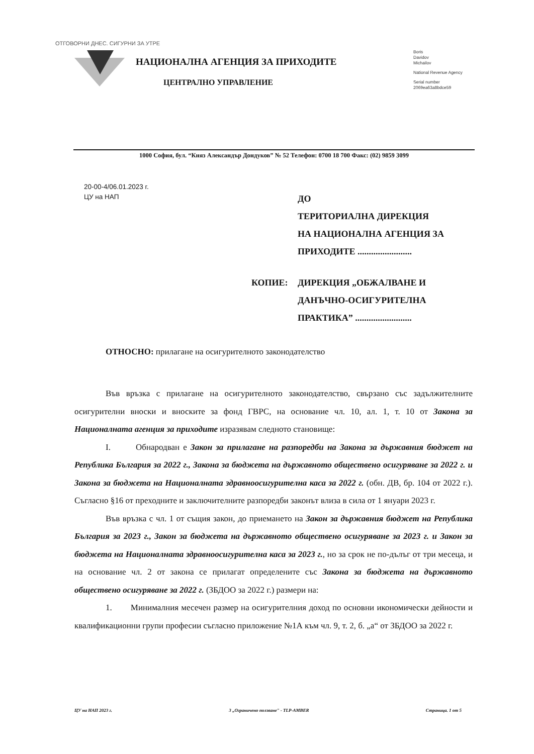ОТГОВОРНИ ДНЕС. СИГУРНИ ЗА УТРЕ
НАЦИОНАЛНА АГЕНЦИЯ ЗА ПРИХОДИТЕ
ЦЕНТРАЛНО УПРАВЛЕНИЕ
Boris
Davidov
Michailov
National Revenue Agency
Serial number
2069ea63a8bdce59
1000 София, бул. “Княз Александър Дондуков” № 52 Телефон: 0700 18 700 Факс: (02) 9859 3099
20-00-4/06.01.2023 г.
ЦУ на НАП
ДО
ТЕРИТОРИАЛНА ДИРЕКЦИЯ
НА НАЦИОНАЛНА АГЕНЦИЯ ЗА
ПРИХОДИТЕ ........................
КОПИЕ: ДИРЕКЦИЯ „ОБЖАЛВАНЕ И
ДАНЪЧНО-ОСИГУРИТЕЛНА
ПРАКТИКА” .........................
ОТНОСНО: прилагане на осигурителното законодателство
Във връзка с прилагане на осигурителното законодателство, свързано със задължителните осигурителни вноски и вноските за фонд ГВРС, на основание чл. 10, ал. 1, т. 10 от Закона за Националната агенция за приходите изразявам следното становище:
I. Обнародван е Закон за прилагане на разпоредби на Закона за държавния бюджет на Република България за 2022 г., Закона за бюджета на държавното обществено осигуряване за 2022 г. и Закона за бюджета на Националната здравноосигурителна каса за 2022 г. (обн. ДВ, бр. 104 от 2022 г.). Съгласно §16 от преходните и заключителните разпоредби законът влиза в сила от 1 януари 2023 г.
Във връзка с чл. 1 от същия закон, до приемането на Закон за държавния бюджет на Република България за 2023 г., Закон за бюджета на държавното обществено осигуряване за 2023 г. и Закон за бюджета на Националната здравноосигурителна каса за 2023 г., но за срок не по-дълъг от три месеца, и на основание чл. 2 от закона се прилагат определените със Закона за бюджета на държавното обществено осигуряване за 2022 г. (ЗБДОО за 2022 г.) размери на:
1. Минималния месечен размер на осигурителния доход по основни икономически дейности и квалификационни групи професии съгласно приложение №1А към чл. 9, т. 2, б. „а“ от ЗБДОО за 2022 г.
ЦУ на НАП 2023 г. 3 „Ограничено ползване" - TLP-AMBER Страница. 1 от 5